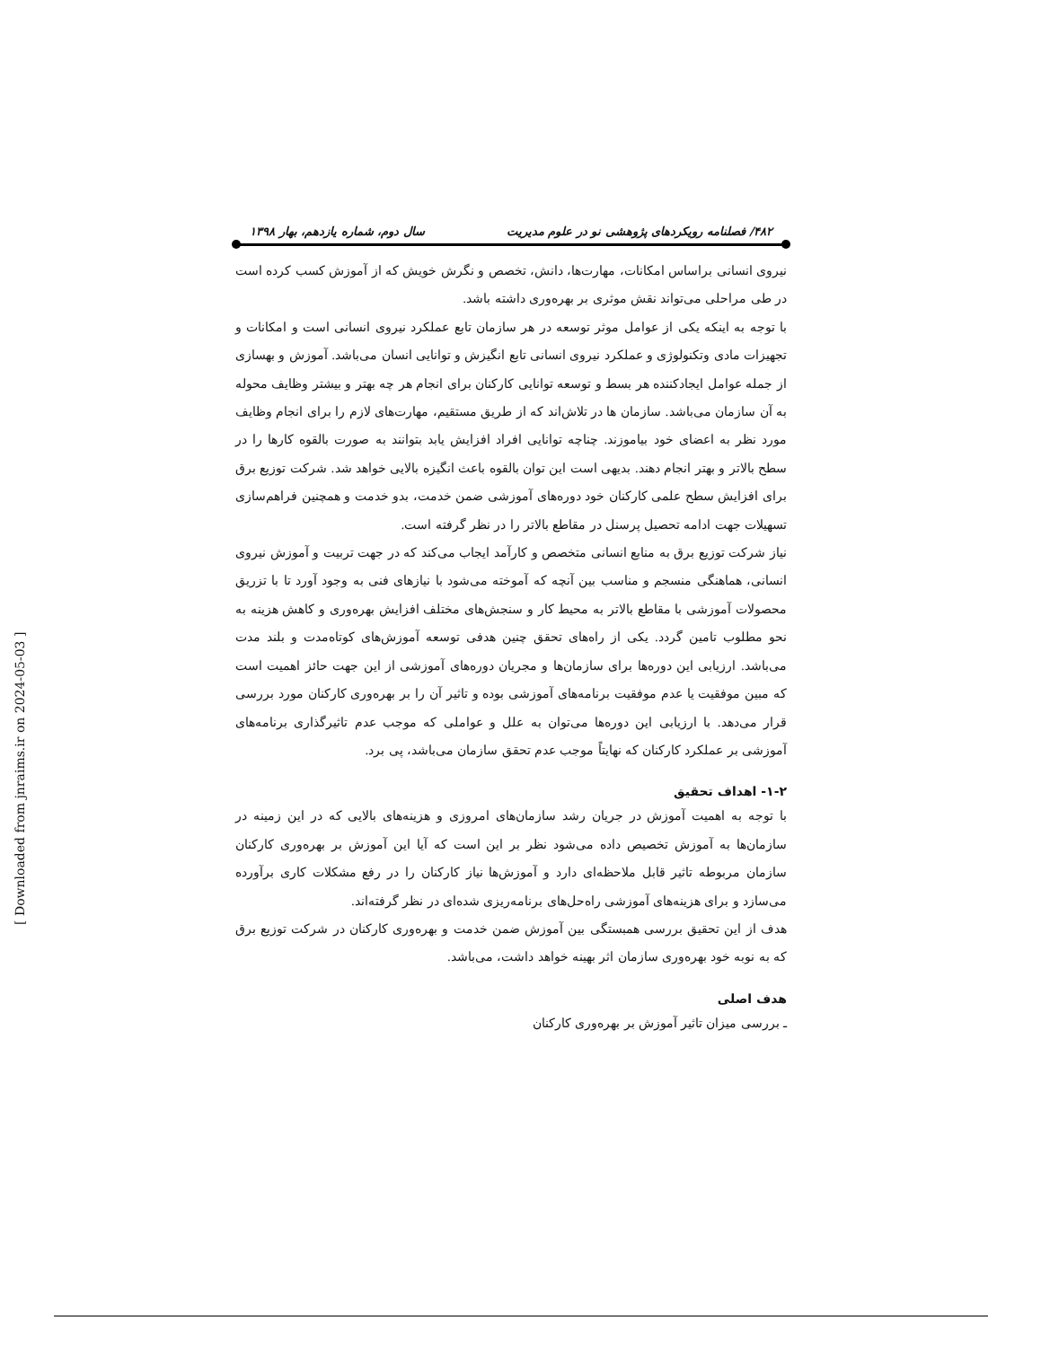۴۸۲/ فصلنامه رویکردهای پژوهشی نو در علوم مدیریت سال دوم، شماره یازدهم، بهار ۱۳۹۸
نیروی انسانی براساس امکانات، مهارت‌ها، دانش، تخصص و نگرش خویش که از آموزش کسب کرده است در طی مراحلی می‌تواند نقش موثری بر بهره‌وری داشته باشد.
با توجه به اینکه یکی از عوامل موثر توسعه در هر سازمان تابع عملکرد نیروی انسانی است و امکانات و تجهیزات مادی وتکنولوژی و عملکرد نیروی انسانی تابع انگیزش و توانایی انسان می‌باشد. آموزش و بهسازی از جمله عوامل ایجادکننده هر بسط و توسعه توانایی کارکنان برای انجام هر چه بهتر و بیشتر وظایف محوله به آن سازمان می‌باشد. سازمان ها در تلاش‌اند که از طریق مستقیم، مهارت‌های لازم را برای انجام وظایف مورد نظر به اعضای خود بیاموزند. چناچه توانایی افراد افزایش یابد بتوانند به صورت بالقوه کارها را در سطح بالاتر و بهتر انجام دهند. بدیهی است این توان بالقوه باعث انگیزه بالایی خواهد شد. شرکت توزیع برق برای افزایش سطح علمی کارکنان خود دوره‌های آموزشی ضمن خدمت، بدو خدمت و همچنین فراهم‌سازی تسهیلات جهت ادامه تحصیل پرسنل در مقاطع بالاتر را در نظر گرفته است.
نیاز شرکت توزیع برق به منابع انسانی متخصص و کارآمد ایجاب می‌کند که در جهت تربیت و آموزش نیروی انسانی، هماهنگی منسجم و مناسب بین آنچه که آموخته می‌شود با نیازهای فنی به وجود آورد تا با تزریق محصولات آموزشی با مقاطع بالاتر به محیط کار و سنجش‌های مختلف افزایش بهره‌وری و کاهش هزینه به نحو مطلوب تامین گردد. یکی از راه‌های تحقق چنین هدفی توسعه آموزش‌های کوتاه‌مدت و بلند مدت می‌باشد. ارزیابی این دوره‌ها برای سازمان‌ها و مجریان دوره‌های آموزشی از این جهت حائز اهمیت است که مبین موفقیت یا عدم موفقیت برنامه‌های آموزشی بوده و تاثیر آن را بر بهره‌وری کارکنان مورد بررسی قرار می‌دهد. با ارزیابی این دوره‌ها می‌توان به علل و عواملی که موجب عدم تاثیرگذاری برنامه‌های آموزشی بر عملکرد کارکنان که نهایتاً موجب عدم تحقق سازمان می‌باشد، پی برد.
۱-۲- اهداف تحقیق
با توجه به اهمیت آموزش در جریان رشد سازمان‌های امروزی و هزینه‌های بالایی که در این زمینه در سازمان‌ها به آموزش تخصیص داده می‌شود نظر بر این است که آیا این آموزش بر بهره‌وری کارکنان سازمان مربوطه تاثیر قابل ملاحظه‌ای دارد و آموزش‌ها نیاز کارکنان را در رفع مشکلات کاری برآورده می‌سازد و برای هزینه‌های آموزشی راه‌حل‌های برنامه‌ریزی شده‌ای در نظر گرفته‌اند.
هدف از این تحقیق بررسی همبستگی بین آموزش ضمن خدمت و بهره‌وری کارکنان در شرکت توزیع برق که به نوبه خود بهره‌وری سازمان اثر بهینه خواهد داشت، می‌باشد.
هدف اصلی
ـ بررسی میزان تاثیر آموزش بر بهره‌وری کارکنان
[ Downloaded from jnraims.ir on 2024-05-03 ]